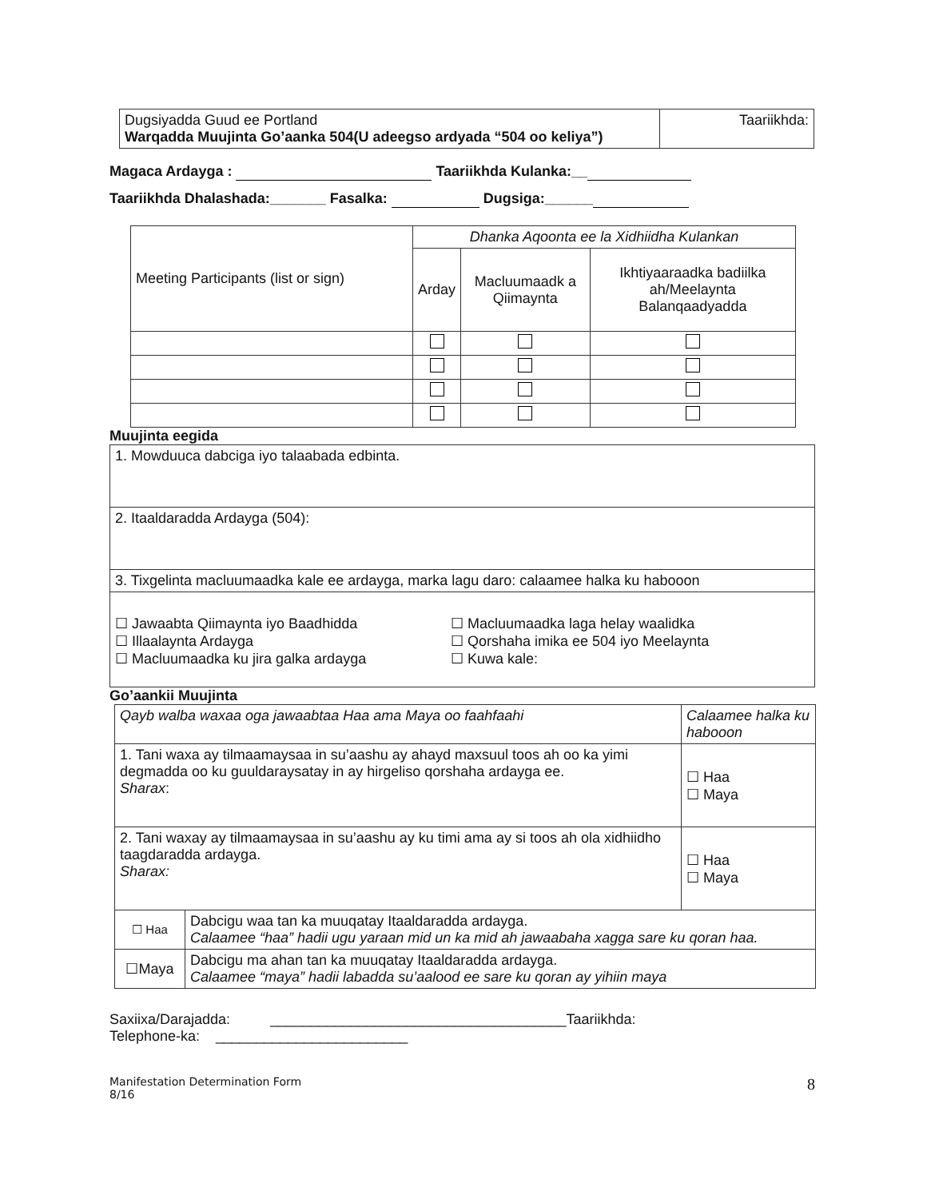| Dugsiyadda Guud ee Portland Warqadda Muujinta Go’aanka 504(U adeegso ardyada “504 oo keliya”) | Taariikhda: |
Magaca Ardayga : Taariikhda Kulanka:__
Taariikhda Dhalashada:_______ Fasalka: Dugsiga:______
| Meeting Participants (list or sign) | Dhanka Aqoonta ee la Xidhiidha Kulankan | | |
| | Arday | Macluumaadk a Qiimaynta | Ikhtiyaaraadka badiilka ah/Meelaynta Balanqaadyadda |
Muujinta eegida
| 1. Mowduuca dabciga iyo talaabada edbinta. |
| 2. Itaaldaradda Ardayga (504): |
| 3. Tixgelinta macluumaadka kale ee ardayga, marka lagu daro: calaamee halka ku habooon |
| ☐ Jawaabta Qiimaynta iyo Baadhidda ☐ Illaalaynta Ardayga ☐ Macluumaadka ku jira galka ardayga ☐ Macluumaadka laga helay waalidka ☐ Qorshaha imika ee 504 iyo Meelaynta ☐ Kuwa kale: |
Go’aankii Muujinta
| Qayb walba waxaa oga jawaabtaa Haa ama Maya oo faahfaahi | | Calaamee halka ku habooon |
| 1. Tani waxa ay tilmaamaysaa in su’aashu ay ahayd maxsuul toos ah oo ka yimi degmadda oo ku guuldaraysatay in ay hirgeliso qorshaha ardayga ee. Sharax : | | ☐ Haa ☐ Maya |
| 2. Tani waxay ay tilmaamaysaa in su’aashu ay ku timi ama ay si toos ah ola xidhiidho taagdaradda ardayga. Sharax: | | ☐ Haa ☐ Maya |
| ☐ Haa | Dabcigu waa tan ka muuqatay Itaaldaradda ardayga. Calaamee “haa” hadii ugu yaraan mid un ka mid ah jawaabaha xagga sare ku qoran haa. | |
| ☐Maya | Dabcigu ma ahan tan ka muuqatay Itaaldaradda ardayga. Calaamee “maya” hadii labadda su’aalood ee sare ku qoran ay yihiin maya | |
Saxiixa/Darajadda: _____________________________________Taariikhda:
Telephone-ka: ________________________
Manifestation Determination Form
8/16
8